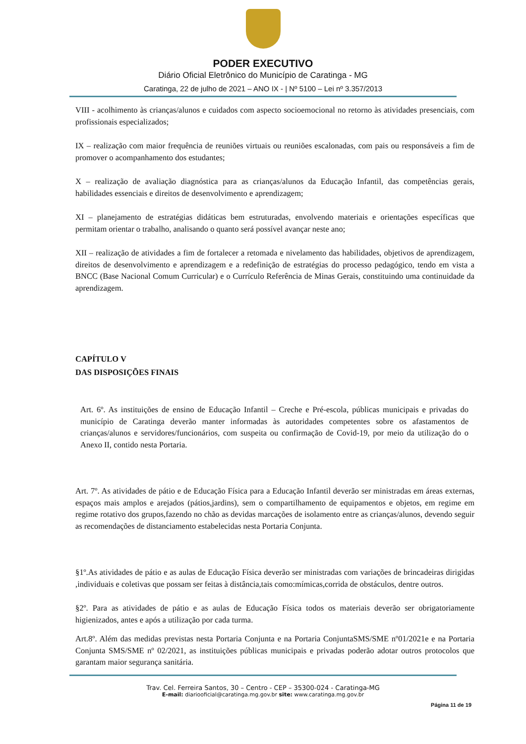PODER EXECUTIVO
Diário Oficial Eletrônico do Município de Caratinga - MG
Caratinga, 22 de julho de 2021 – ANO IX - | Nº 5100 – Lei nº 3.357/2013
VIII - acolhimento às crianças/alunos e cuidados com aspecto socioemocional no retorno às atividades presenciais, com profissionais especializados;
IX – realização com maior frequência de reuniões virtuais ou reuniões escalonadas, com pais ou responsáveis a fim de promover o acompanhamento dos estudantes;
X – realização de avaliação diagnóstica para as crianças/alunos da Educação Infantil, das competências gerais, habilidades essenciais e direitos de desenvolvimento e aprendizagem;
XI – planejamento de estratégias didáticas bem estruturadas, envolvendo materiais e orientações específicas que permitam orientar o trabalho, analisando o quanto será possível avançar neste ano;
XII – realização de atividades a fim de fortalecer a retomada e nivelamento das habilidades, objetivos de aprendizagem, direitos de desenvolvimento e aprendizagem e a redefinição de estratégias do processo pedagógico, tendo em vista a BNCC (Base Nacional Comum Curricular) e o Currículo Referência de Minas Gerais, constituindo uma continuidade da aprendizagem.
CAPÍTULO V
DAS DISPOSIÇÕES FINAIS
Art. 6º. As instituições de ensino de Educação Infantil – Creche e Pré-escola, públicas municipais e privadas do município de Caratinga deverão manter informadas às autoridades competentes sobre os afastamentos de crianças/alunos e servidores/funcionários, com suspeita ou confirmação de Covid-19, por meio da utilização do o Anexo II, contido nesta Portaria.
Art. 7º. As atividades de pátio e de Educação Física para a Educação Infantil deverão ser ministradas em áreas externas, espaços mais amplos e arejados (pátios,jardins), sem o compartilhamento de equipamentos e objetos, em regime em regime rotativo dos grupos,fazendo no chão as devidas marcações de isolamento entre as crianças/alunos, devendo seguir as recomendações de distanciamento estabelecidas nesta Portaria Conjunta.
§1º.As atividades de pátio e as aulas de Educação Física deverão ser ministradas com variações de brincadeiras dirigidas ,individuais e coletivas que possam ser feitas à distância,tais como:mímicas,corrida de obstáculos, dentre outros.
§2º. Para as atividades de pátio e as aulas de Educação Física todos os materiais deverão ser obrigatoriamente higienizados, antes e após a utilização por cada turma.
Art.8º. Além das medidas previstas nesta Portaria Conjunta e na Portaria ConjuntaSMS/SME nº01/2021e e na Portaria Conjunta SMS/SME nº 02/2021, as instituições públicas municipais e privadas poderão adotar outros protocolos que garantam maior segurança sanitária.
Trav. Cel. Ferreira Santos, 30 – Centro - CEP – 35300-024 - Caratinga-MG
E-mail: diariooficial@caratinga.mg.gov.br site: www.caratinga.mg.gov.br
Página 11 de 19